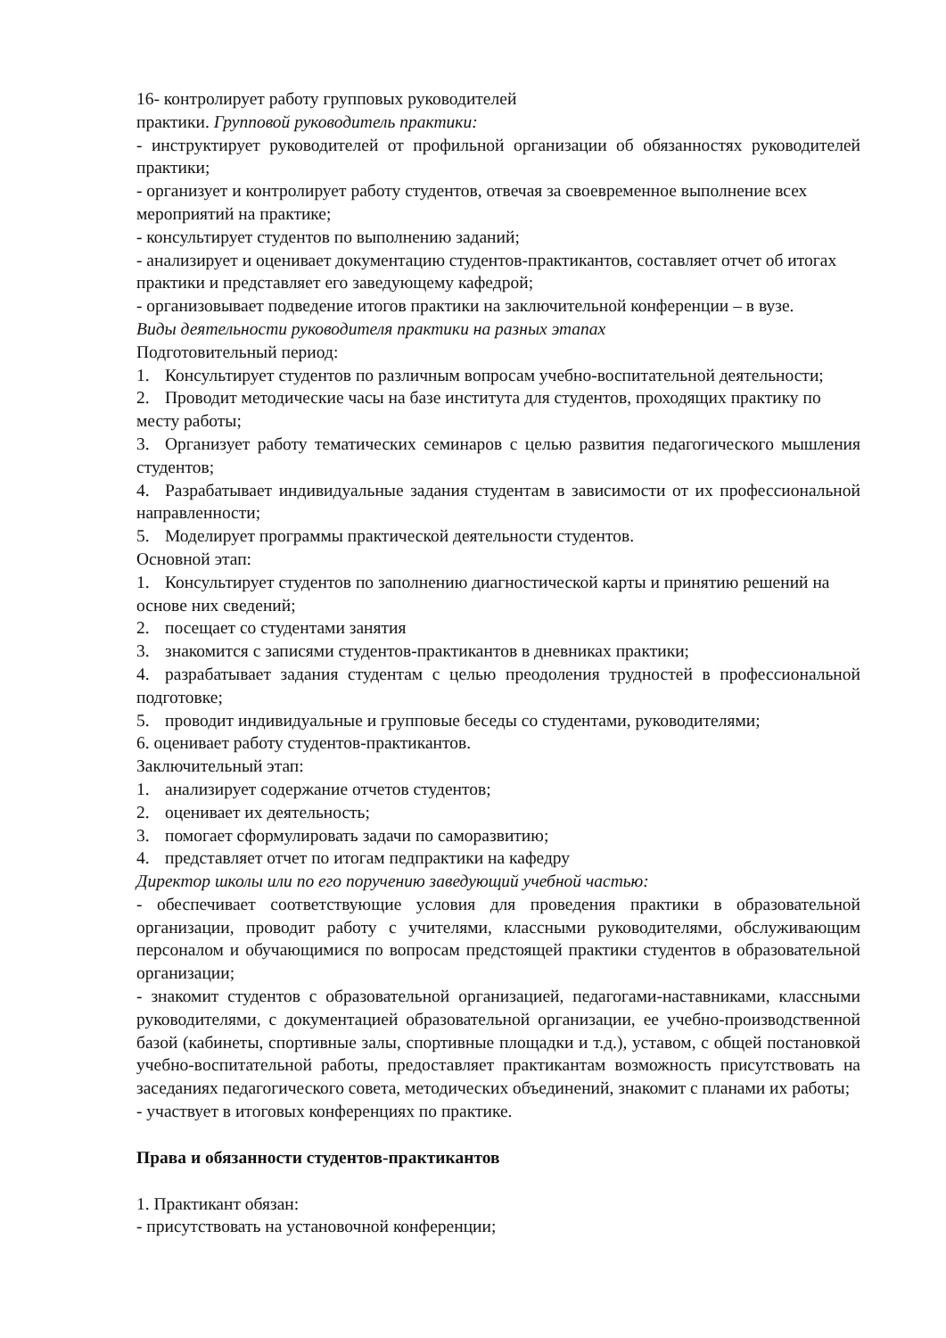16- контролирует работу групповых руководителей
практики. Групповой руководитель практики:
- инструктирует руководителей от профильной организации об обязанностях руководителей практики;
- организует и контролирует работу студентов, отвечая за своевременное выполнение всех мероприятий на практике;
- консультирует студентов по выполнению заданий;
- анализирует и оценивает документацию студентов-практикантов, составляет отчет об итогах практики и представляет его заведующему кафедрой;
- организовывает подведение итогов практики на заключительной конференции – в вузе.
Виды деятельности руководителя практики на разных этапах
Подготовительный период:
1. Консультирует студентов по различным вопросам учебно-воспитательной деятельности;
2. Проводит методические часы на базе института для студентов, проходящих практику по месту работы;
3. Организует работу тематических семинаров с целью развития педагогического мышления студентов;
4. Разрабатывает индивидуальные задания студентам в зависимости от их профессиональной направленности;
5. Моделирует программы практической деятельности студентов.
Основной этап:
1. Консультирует студентов по заполнению диагностической карты и принятию решений на основе них сведений;
2. посещает со студентами занятия
3. знакомится с записями студентов-практикантов в дневниках практики;
4. разрабатывает задания студентам с целью преодоления трудностей в профессиональной подготовке;
5. проводит индивидуальные и групповые беседы со студентами, руководителями;
6. оценивает работу студентов-практикантов.
Заключительный этап:
1. анализирует содержание отчетов студентов;
2. оценивает их деятельность;
3. помогает сформулировать задачи по саморазвитию;
4. представляет отчет по итогам педпрактики на кафедру
Директор школы или по его поручению заведующий учебной частью:
- обеспечивает соответствующие условия для проведения практики в образовательной организации, проводит работу с учителями, классными руководителями, обслуживающим персоналом и обучающимися по вопросам предстоящей практики студентов в образовательной организации;
- знакомит студентов с образовательной организацией, педагогами-наставниками, классными руководителями, с документацией образовательной организации, ее учебно-производственной базой (кабинеты, спортивные залы, спортивные площадки и т.д.), уставом, с общей постановкой учебно-воспитательной работы, предоставляет практикантам возможность присутствовать на заседаниях педагогического совета, методических объединений, знакомит с планами их работы;
- участвует в итоговых конференциях по практике.
Права и обязанности студентов-практикантов
1. Практикант обязан:
- присутствовать на установочной конференции;